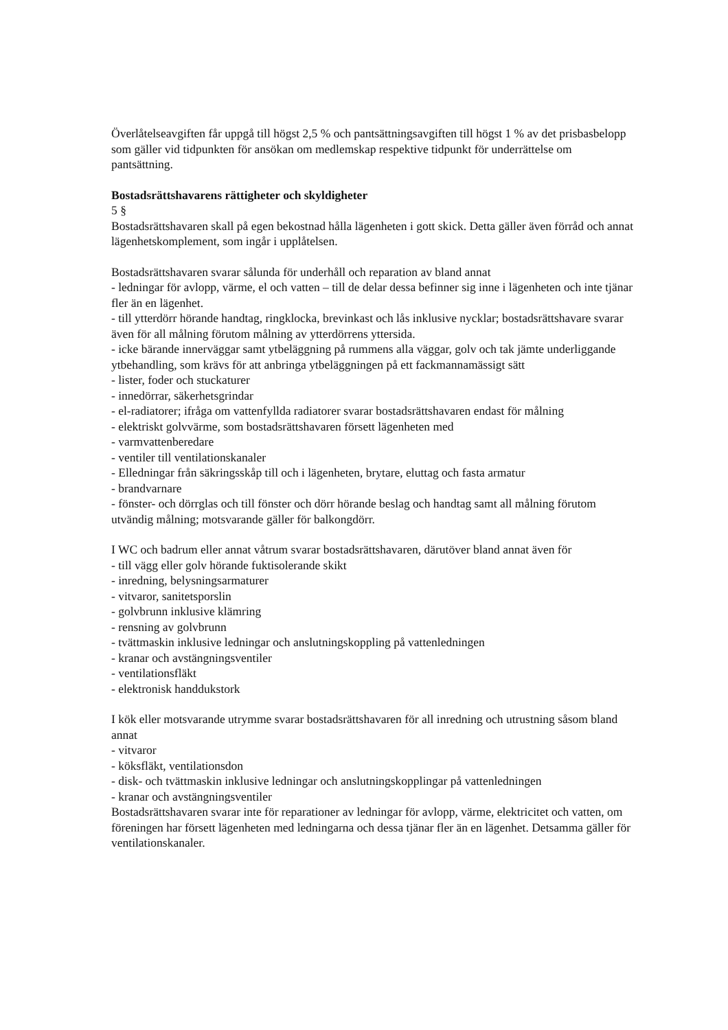Överlåtelseavgiften får uppgå till högst 2,5 % och pantsättningsavgiften till högst 1 % av det prisbasbelopp som gäller vid tidpunkten för ansökan om medlemskap respektive tidpunkt för underrättelse om pantsättning.
Bostadsrättshavarens rättigheter och skyldigheter
5 §
Bostadsrättshavaren skall på egen bekostnad hålla lägenheten i gott skick. Detta gäller även förråd och annat lägenhetskomplement, som ingår i upplåtelsen.
Bostadsrättshavaren svarar sålunda för underhåll och reparation av bland annat
- ledningar för avlopp, värme, el och vatten – till de delar dessa befinner sig inne i lägenheten och inte tjänar fler än en lägenhet.
- till ytterdörr hörande handtag, ringklocka, brevinkast och lås inklusive nycklar; bostadsrättshavare svarar även för all målning förutom målning av ytterdörrens yttersida.
- icke bärande innerväggar samt ytbeläggning på rummens alla väggar, golv och tak jämte underliggande ytbehandling, som krävs för att anbringa ytbeläggningen på ett fackmannamässigt sätt
- lister, foder och stuckaturer
- innedörrar, säkerhetsgrindar
- el-radiatorer; ifråga om vattenfyllda radiatorer svarar bostadsrättshavaren endast för målning
- elektriskt golvvärme, som bostadsrättshavaren försett lägenheten med
- varmvattenberedare
- ventiler till ventilationskanaler
- Elledningar från säkringsskåp till och i lägenheten, brytare, eluttag och fasta armatur
- brandvarnare
- fönster- och dörrglas och till fönster och dörr hörande beslag och handtag samt all målning förutom utvändig målning; motsvarande gäller för balkongdörr.
I WC och badrum eller annat våtrum svarar bostadsrättshavaren, därutöver bland annat även för
- till vägg eller golv hörande fuktisolerande skikt
- inredning, belysningsarmaturer
- vitvaror, sanitetsporslin
- golvbrunn inklusive klämring
- rensning av golvbrunn
- tvättmaskin inklusive ledningar och anslutningskoppling på vattenledningen
- kranar och avstängningsventiler
- ventilationsfläkt
- elektronisk handdukstork
I kök eller motsvarande utrymme svarar bostadsrättshavaren för all inredning och utrustning såsom bland annat
- vitvaror
- köksfläkt, ventilationsdon
- disk- och tvättmaskin inklusive ledningar och anslutningskopplingar på vattenledningen
- kranar och avstängningsventiler
Bostadsrättshavaren svarar inte för reparationer av ledningar för avlopp, värme, elektricitet och vatten, om föreningen har försett lägenheten med ledningarna och dessa tjänar fler än en lägenhet. Detsamma gäller för ventilationskanaler.